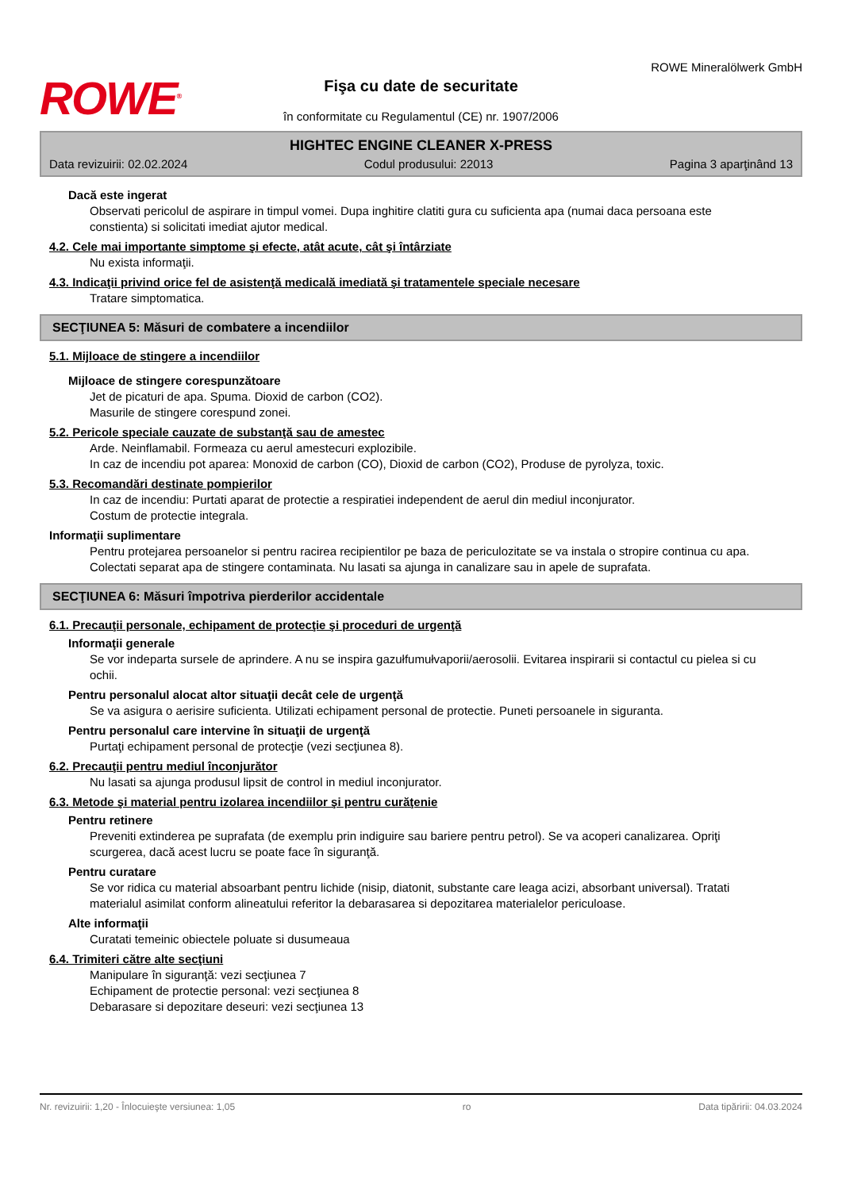ROWE<sup>®</sup>
Fişa cu date de securitate
în conformitate cu Regulamentul (CE) nr. 1907/2006
ROWE Mineralölwerk GmbH
HIGHTEC ENGINE CLEANER X-PRESS
Data revizuirii: 02.02.2024 Codul produsului: 22013 Pagina 3 aparţinând 13
Dacă este ingerat
Observati pericolul de aspirare in timpul vomei. Dupa inghitire clatiti gura cu suficienta apa (numai daca persoana este constienta) si solicitati imediat ajutor medical.
4.2. Cele mai importante simptome şi efecte, atât acute, cât şi întârziate
Nu exista informaţii.
4.3. Indicaţii privind orice fel de asistenţă medicală imediată şi tratamentele speciale necesare
Tratare simptomatica.
SECŢIUNEA 5: Măsuri de combatere a incendiilor
5.1. Mijloace de stingere a incendiilor
Mijloace de stingere corespunzătoare
Jet de picaturi de apa. Spuma. Dioxid de carbon (CO2).
Masurile de stingere corespund zonei.
5.2. Pericole speciale cauzate de substanţă sau de amestec
Arde. Neinflamabil. Formeaza cu aerul amestecuri explozibile.
In caz de incendiu pot aparea: Monoxid de carbon (CO), Dioxid de carbon (CO2), Produse de pyrolyza, toxic.
5.3. Recomandări destinate pompierilor
In caz de incendiu: Purtati aparat de protectie a respiratiei independent de aerul din mediul inconjurator.
Costum de protectie integrala.
Informaţii suplimentare
Pentru protejarea persoanelor si pentru racirea recipientilor pe baza de periculozitate se va instala o stropire continua cu apa. Colectati separat apa de stingere contaminata. Nu lasati sa ajunga in canalizare sau in apele de suprafata.
SECŢIUNEA 6: Măsuri împotriva pierderilor accidentale
6.1. Precauţii personale, echipament de protecţie şi proceduri de urgenţă
Informaţii generale
Se vor indeparta sursele de aprindere. A nu se inspira gazułfumułvaporii/aerosolii. Evitarea inspirarii si contactul cu pielea si cu ochii.
Pentru personalul alocat altor situaţii decât cele de urgenţă
Se va asigura o aerisire suficienta. Utilizati echipament personal de protectie. Puneti persoanele in siguranta.
Pentru personalul care intervine în situaţii de urgenţă
Purtaţi echipament personal de protecţie (vezi secţiunea 8).
6.2. Precauţii pentru mediul înconjurător
Nu lasati sa ajunga produsul lipsit de control in mediul inconjurator.
6.3. Metode şi material pentru izolarea incendiilor şi pentru curăţenie
Pentru retinere
Preveniti extinderea pe suprafata (de exemplu prin indiguire sau bariere pentru petrol). Se va acoperi canalizarea. Opriţi scurgerea, dacă acest lucru se poate face în siguranţă.
Pentru curatare
Se vor ridica cu material absoarbant pentru lichide (nisip, diatonit, substante care leaga acizi, absorbant universal). Tratati materialul asimilat conform alineatului referitor la debarasarea si depozitarea materialelor periculoase.
Alte informaţii
Curatati temeinic obiectele poluate si dusumeaua
6.4. Trimiteri către alte secţiuni
Manipulare în siguranţă: vezi secţiunea 7
Echipament de protectie personal: vezi secţiunea 8
Debarasare si depozitare deseuri: vezi secţiunea 13
Nr. revizuirii: 1,20 - Înlocuieşte versiunea: 1,05 ro Data tipăririi: 04.03.2024